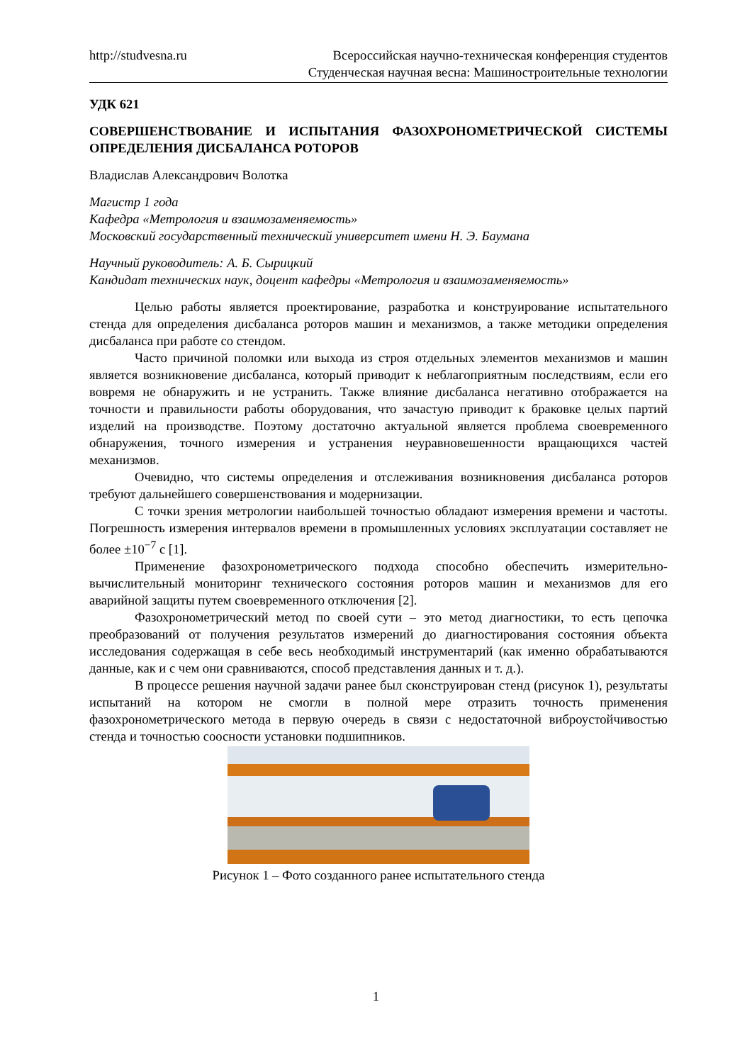http://studvesna.ru Всероссийская научно-техническая конференция студентов
Студенческая научная весна: Машиностроительные технологии
УДК 621
СОВЕРШЕНСТВОВАНИЕ И ИСПЫТАНИЯ ФАЗОХРОНОМЕТРИЧЕСКОЙ СИСТЕМЫ ОПРЕДЕЛЕНИЯ ДИСБАЛАНСА РОТОРОВ
Владислав Александрович Волотка
Магистр 1 года
Кафедра «Метрология и взаимозаменяемость»
Московский государственный технический университет имени Н. Э. Баумана
Научный руководитель: А. Б. Сырицкий
Кандидат технических наук, доцент кафедры «Метрология и взаимозаменяемость»
Целью работы является проектирование, разработка и конструирование испытательного стенда для определения дисбаланса роторов машин и механизмов, а также методики определения дисбаланса при работе со стендом.
Часто причиной поломки или выхода из строя отдельных элементов механизмов и машин является возникновение дисбаланса, который приводит к неблагоприятным последствиям, если его вовремя не обнаружить и не устранить. Также влияние дисбаланса негативно отображается на точности и правильности работы оборудования, что зачастую приводит к браковке целых партий изделий на производстве. Поэтому достаточно актуальной является проблема своевременного обнаружения, точного измерения и устранения неуравновешенности вращающихся частей механизмов.
Очевидно, что системы определения и отслеживания возникновения дисбаланса роторов требуют дальнейшего совершенствования и модернизации.
С точки зрения метрологии наибольшей точностью обладают измерения времени и частоты. Погрешность измерения интервалов времени в промышленных условиях эксплуатации составляет не более ±10<sup>−7</sup> с [1].
Применение фазохронометрического подхода способно обеспечить измерительно-вычислительный мониторинг технического состояния роторов машин и механизмов для его аварийной защиты путем своевременного отключения [2].
Фазохронометрический метод по своей сути – это метод диагностики, то есть цепочка преобразований от получения результатов измерений до диагностирования состояния объекта исследования содержащая в себе весь необходимый инструментарий (как именно обрабатываются данные, как и с чем они сравниваются, способ представления данных и т. д.).
В процессе решения научной задачи ранее был сконструирован стенд (рисунок 1), результаты испытаний на котором не смогли в полной мере отразить точность применения фазохронометрического метода в первую очередь в связи с недостаточной виброустойчивостью стенда и точностью соосности установки подшипников.
Рисунок 1 – Фото созданного ранее испытательного стенда
1